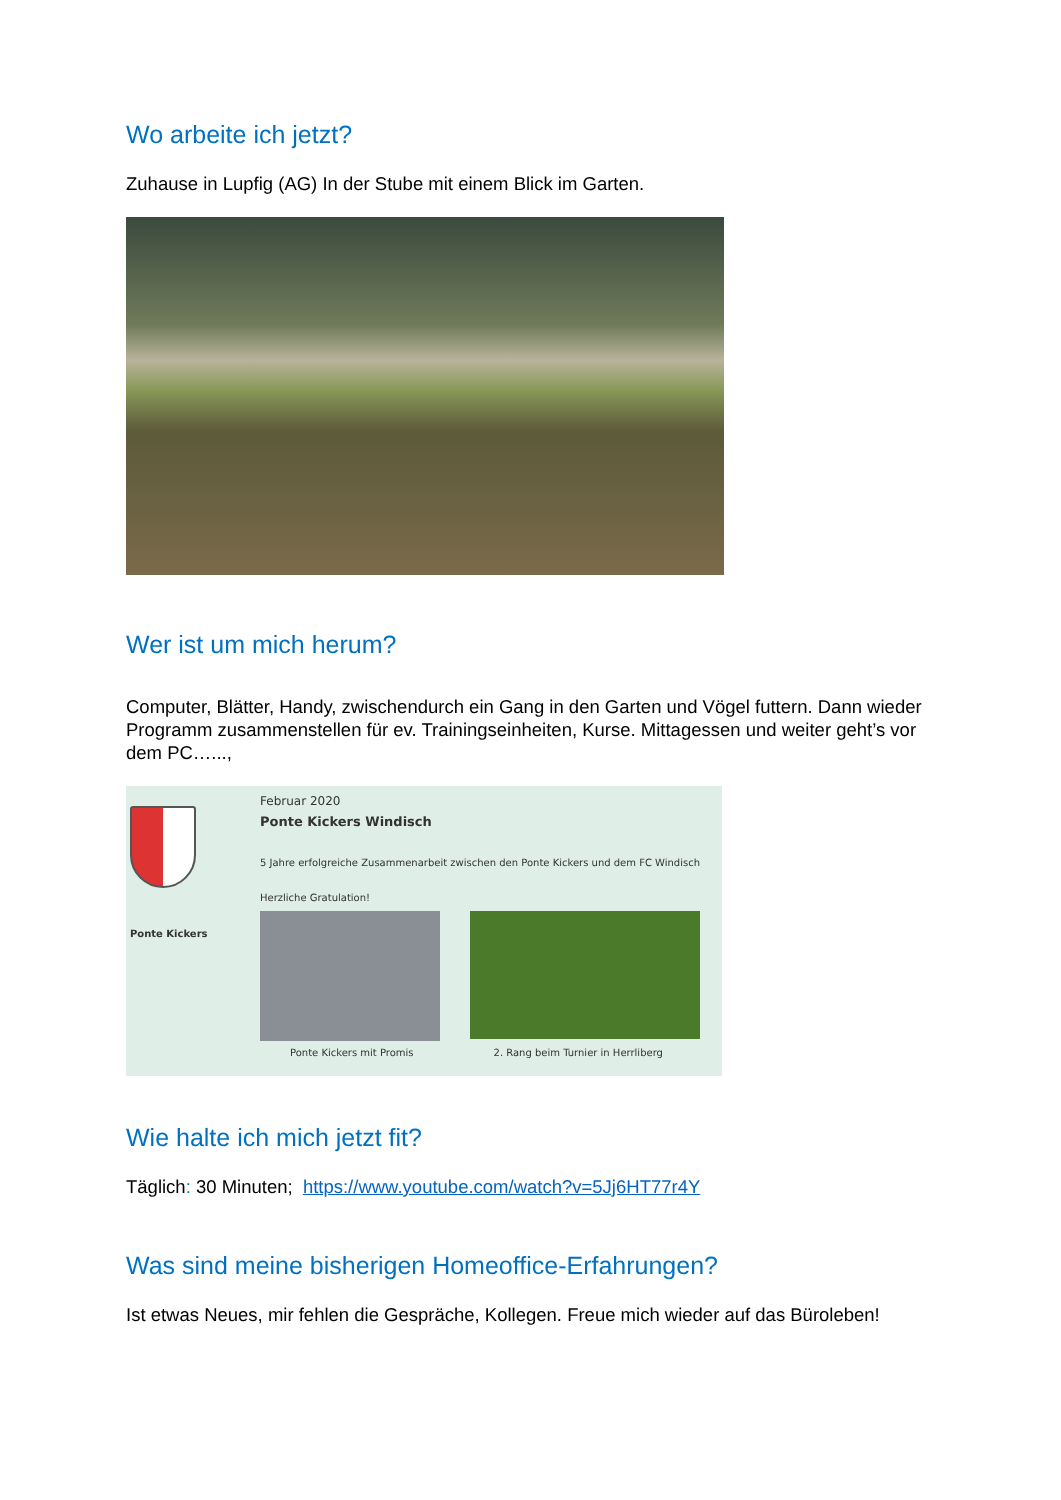Wo arbeite ich jetzt?
Zuhause in Lupfig (AG) In der Stube mit einem Blick im Garten.
Wer ist um mich herum?
Computer, Blätter, Handy, zwischendurch ein Gang in den Garten und Vögel futtern. Dann wieder Programm zusammenstellen für ev. Trainingseinheiten, Kurse. Mittagessen und weiter geht’s vor dem PC…...,
Ponte Kickers
Februar 2020
Ponte Kickers Windisch
5 Jahre erfolgreiche Zusammenarbeit zwischen den Ponte Kickers und dem FC Windisch
Herzliche Gratulation!
Ponte Kickers mit Promis 2. Rang beim Turnier in Herrliberg
Wie halte ich mich jetzt fit?
Täglich: 30 Minuten; https://www.youtube.com/watch?v=5Jj6HT77r4Y
Was sind meine bisherigen Homeoffice-Erfahrungen?
Ist etwas Neues, mir fehlen die Gespräche, Kollegen. Freue mich wieder auf das Büroleben!